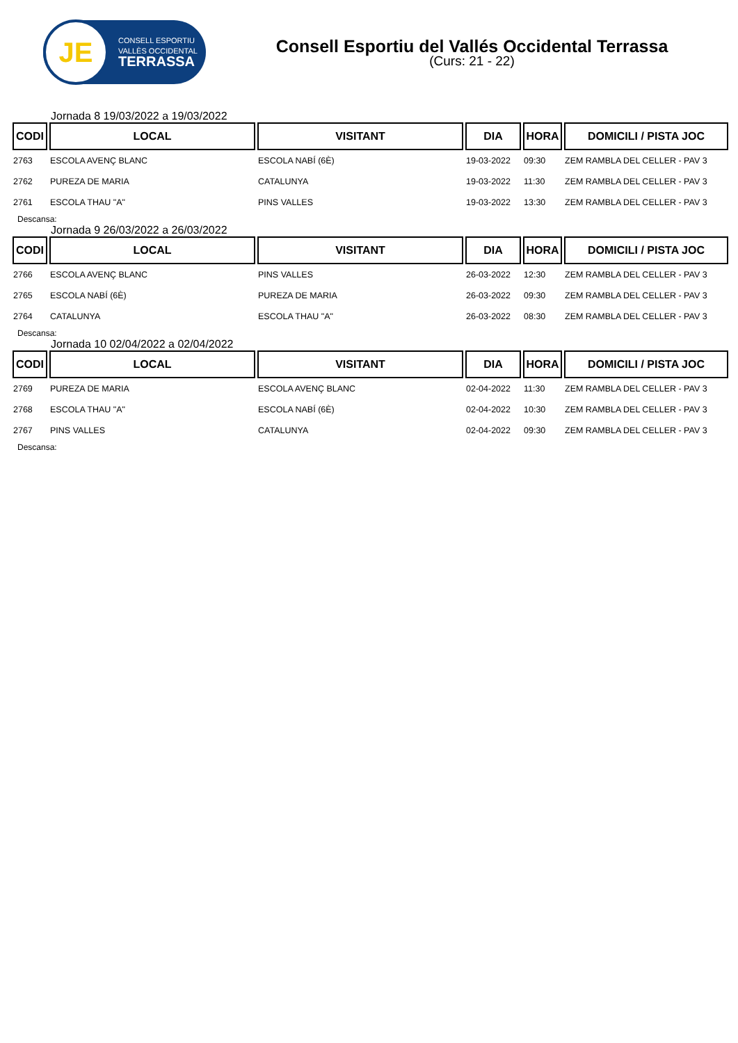JE
CONSELL ESPORTIU
VALLÈS OCCIDENTAL
TERRASSA
Consell Esportiu del Vallés Occidental Terrassa
(Curs: 21 - 22)
Jornada 8 19/03/2022 a 19/03/2022
| CODI | LOCAL | VISITANT | DIA | HORA | DOMICILI / PISTA JOC |
| --- | --- | --- | --- | --- | --- |
| 2763 | ESCOLA AVENÇ BLANC | ESCOLA NABÍ (6È) | 19-03-2022 | 09:30 | ZEM RAMBLA DEL CELLER - PAV 3 |
| 2762 | PUREZA DE MARIA | CATALUNYA | 19-03-2022 | 11:30 | ZEM RAMBLA DEL CELLER - PAV 3 |
| 2761 | ESCOLA THAU "A" | PINS VALLES | 19-03-2022 | 13:30 | ZEM RAMBLA DEL CELLER - PAV 3 |
Descansa:
Jornada 9 26/03/2022 a 26/03/2022
| CODI | LOCAL | VISITANT | DIA | HORA | DOMICILI / PISTA JOC |
| --- | --- | --- | --- | --- | --- |
| 2766 | ESCOLA AVENÇ BLANC | PINS VALLES | 26-03-2022 | 12:30 | ZEM RAMBLA DEL CELLER - PAV 3 |
| 2765 | ESCOLA NABÍ (6È) | PUREZA DE MARIA | 26-03-2022 | 09:30 | ZEM RAMBLA DEL CELLER - PAV 3 |
| 2764 | CATALUNYA | ESCOLA THAU "A" | 26-03-2022 | 08:30 | ZEM RAMBLA DEL CELLER - PAV 3 |
Descansa:
Jornada 10 02/04/2022 a 02/04/2022
| CODI | LOCAL | VISITANT | DIA | HORA | DOMICILI / PISTA JOC |
| --- | --- | --- | --- | --- | --- |
| 2769 | PUREZA DE MARIA | ESCOLA AVENÇ BLANC | 02-04-2022 | 11:30 | ZEM RAMBLA DEL CELLER - PAV 3 |
| 2768 | ESCOLA THAU "A" | ESCOLA NABÍ (6È) | 02-04-2022 | 10:30 | ZEM RAMBLA DEL CELLER - PAV 3 |
| 2767 | PINS VALLES | CATALUNYA | 02-04-2022 | 09:30 | ZEM RAMBLA DEL CELLER - PAV 3 |
Descansa: